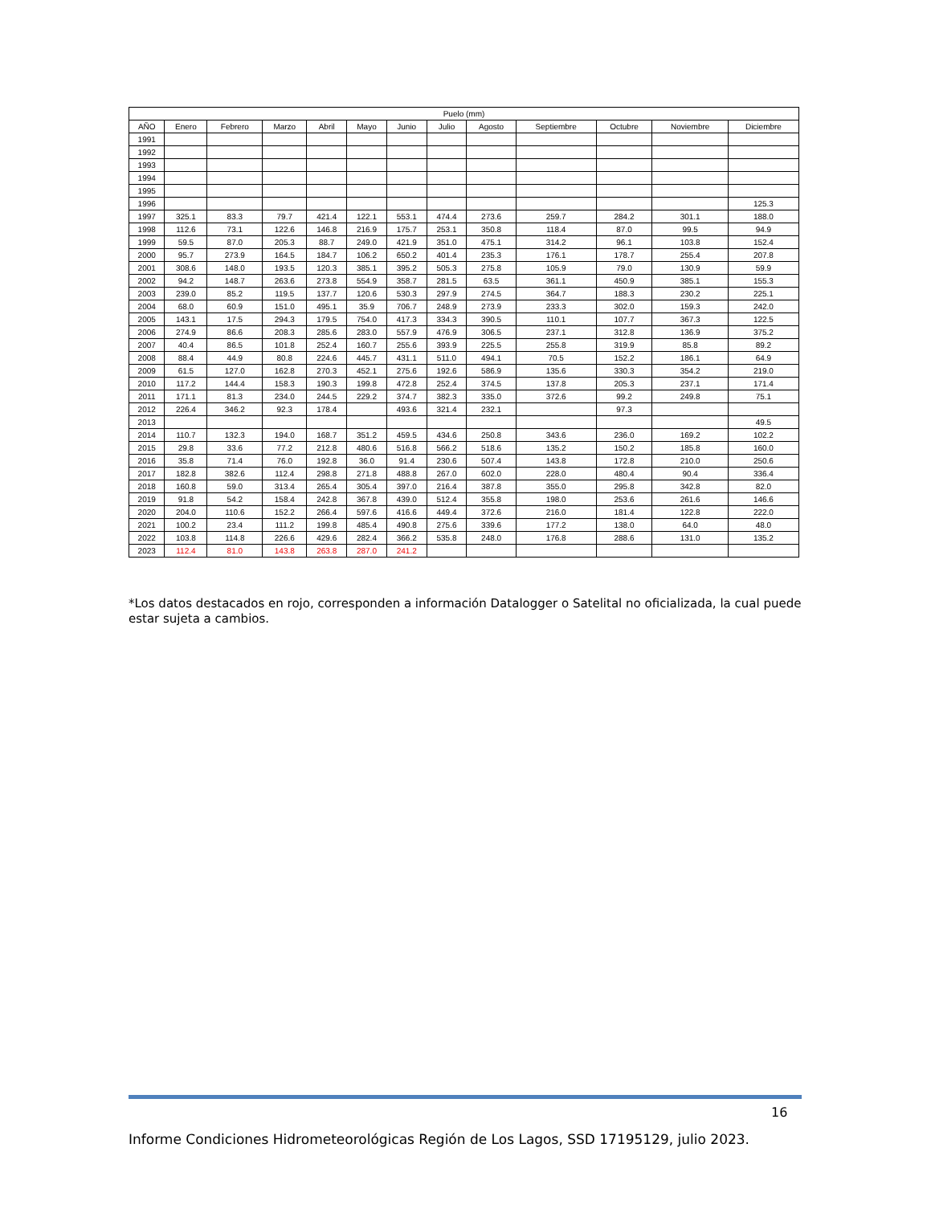| Puelo (mm) | | | | | | | | | | | | |
| --- | --- | --- | --- | --- | --- | --- | --- | --- | --- | --- | --- | --- |
| AÑO | Enero | Febrero | Marzo | Abril | Mayo | Junio | Julio | Agosto | Septiembre | Octubre | Noviembre | Diciembre |
| 1991 | | | | | | | | | | | | |
| 1992 | | | | | | | | | | | | |
| 1993 | | | | | | | | | | | | |
| 1994 | | | | | | | | | | | | |
| 1995 | | | | | | | | | | | | |
| 1996 | | | | | | | | | | | | 125.3 |
| 1997 | 325.1 | 83.3 | 79.7 | 421.4 | 122.1 | 553.1 | 474.4 | 273.6 | 259.7 | 284.2 | 301.1 | 188.0 |
| 1998 | 112.6 | 73.1 | 122.6 | 146.8 | 216.9 | 175.7 | 253.1 | 350.8 | 118.4 | 87.0 | 99.5 | 94.9 |
| 1999 | 59.5 | 87.0 | 205.3 | 88.7 | 249.0 | 421.9 | 351.0 | 475.1 | 314.2 | 96.1 | 103.8 | 152.4 |
| 2000 | 95.7 | 273.9 | 164.5 | 184.7 | 106.2 | 650.2 | 401.4 | 235.3 | 176.1 | 178.7 | 255.4 | 207.8 |
| 2001 | 308.6 | 148.0 | 193.5 | 120.3 | 385.1 | 395.2 | 505.3 | 275.8 | 105.9 | 79.0 | 130.9 | 59.9 |
| 2002 | 94.2 | 148.7 | 263.6 | 273.8 | 554.9 | 358.7 | 281.5 | 63.5 | 361.1 | 450.9 | 385.1 | 155.3 |
| 2003 | 239.0 | 85.2 | 119.5 | 137.7 | 120.6 | 530.3 | 297.9 | 274.5 | 364.7 | 188.3 | 230.2 | 225.1 |
| 2004 | 68.0 | 60.9 | 151.0 | 495.1 | 35.9 | 706.7 | 248.9 | 273.9 | 233.3 | 302.0 | 159.3 | 242.0 |
| 2005 | 143.1 | 17.5 | 294.3 | 179.5 | 754.0 | 417.3 | 334.3 | 390.5 | 110.1 | 107.7 | 367.3 | 122.5 |
| 2006 | 274.9 | 86.6 | 208.3 | 285.6 | 283.0 | 557.9 | 476.9 | 306.5 | 237.1 | 312.8 | 136.9 | 375.2 |
| 2007 | 40.4 | 86.5 | 101.8 | 252.4 | 160.7 | 255.6 | 393.9 | 225.5 | 255.8 | 319.9 | 85.8 | 89.2 |
| 2008 | 88.4 | 44.9 | 80.8 | 224.6 | 445.7 | 431.1 | 511.0 | 494.1 | 70.5 | 152.2 | 186.1 | 64.9 |
| 2009 | 61.5 | 127.0 | 162.8 | 270.3 | 452.1 | 275.6 | 192.6 | 586.9 | 135.6 | 330.3 | 354.2 | 219.0 |
| 2010 | 117.2 | 144.4 | 158.3 | 190.3 | 199.8 | 472.8 | 252.4 | 374.5 | 137.8 | 205.3 | 237.1 | 171.4 |
| 2011 | 171.1 | 81.3 | 234.0 | 244.5 | 229.2 | 374.7 | 382.3 | 335.0 | 372.6 | 99.2 | 249.8 | 75.1 |
| 2012 | 226.4 | 346.2 | 92.3 | 178.4 | | 493.6 | 321.4 | 232.1 | | 97.3 | | |
| 2013 | | | | | | | | | | | | 49.5 |
| 2014 | 110.7 | 132.3 | 194.0 | 168.7 | 351.2 | 459.5 | 434.6 | 250.8 | 343.6 | 236.0 | 169.2 | 102.2 |
| 2015 | 29.8 | 33.6 | 77.2 | 212.8 | 480.6 | 516.8 | 566.2 | 518.6 | 135.2 | 150.2 | 185.8 | 160.0 |
| 2016 | 35.8 | 71.4 | 76.0 | 192.8 | 36.0 | 91.4 | 230.6 | 507.4 | 143.8 | 172.8 | 210.0 | 250.6 |
| 2017 | 182.8 | 382.6 | 112.4 | 298.8 | 271.8 | 488.8 | 267.0 | 602.0 | 228.0 | 480.4 | 90.4 | 336.4 |
| 2018 | 160.8 | 59.0 | 313.4 | 265.4 | 305.4 | 397.0 | 216.4 | 387.8 | 355.0 | 295.8 | 342.8 | 82.0 |
| 2019 | 91.8 | 54.2 | 158.4 | 242.8 | 367.8 | 439.0 | 512.4 | 355.8 | 198.0 | 253.6 | 261.6 | 146.6 |
| 2020 | 204.0 | 110.6 | 152.2 | 266.4 | 597.6 | 416.6 | 449.4 | 372.6 | 216.0 | 181.4 | 122.8 | 222.0 |
| 2021 | 100.2 | 23.4 | 111.2 | 199.8 | 485.4 | 490.8 | 275.6 | 339.6 | 177.2 | 138.0 | 64.0 | 48.0 |
| 2022 | 103.8 | 114.8 | 226.6 | 429.6 | 282.4 | 366.2 | 535.8 | 248.0 | 176.8 | 288.6 | 131.0 | 135.2 |
| 2023 | 112.4 | 81.0 | 143.8 | 263.8 | 287.0 | 241.2 | | | | | | |
*Los datos destacados en rojo, corresponden a información Datalogger o Satelital no oficializada, la cual puede estar sujeta a cambios.
16
Informe Condiciones Hidrometeorológicas Región de Los Lagos, SSD 17195129, julio 2023.